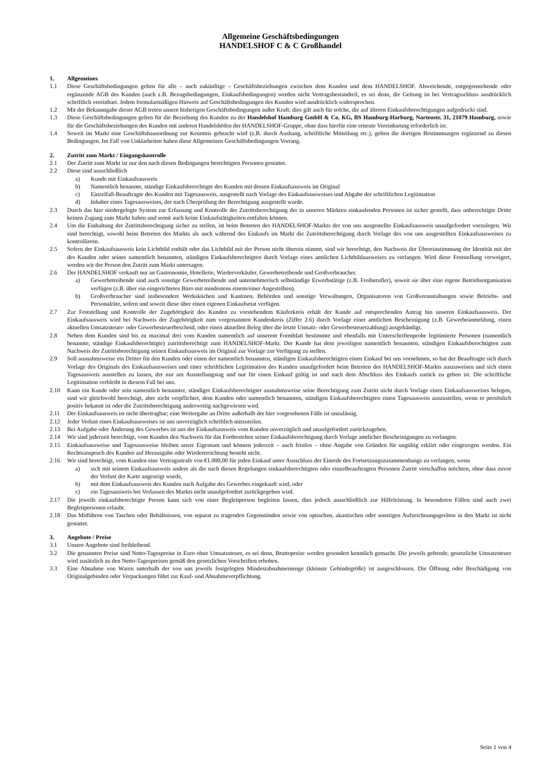Allgemeine Geschäftsbedingungen
HANDELSHOF C & C Großhandel
1. Allgemeines
1.1 Diese Geschäftsbedingungen gelten für alle – auch zukünftige – Geschäftsbeziehungen zwischen dem Kunden und dem HANDELSHOF. Abweichende, entgegenstehende oder ergänzende AGB des Kunden (auch z.B. Bezugsbedingungen, Einkaufsbedingungen) werden nicht Vertragsbestandteil, es sei denn, die Geltung ist bei Vertragsschluss ausdrücklich schriftlich vereinbart. Jedem formularmäßigen Hinweis auf Geschäftsbedingungen des Kunden wird ausdrücklich widersprochen.
1.2 Mit der Bekanntgabe dieser AGB treten unsere bisherigen Geschäftsbedingungen außer Kraft; dies gilt auch für solche, die auf älteren Einkaufsberechtigungen aufgedruckt sind.
1.3 Diese Geschäftsbedingungen gelten für die Beziehung des Kunden zu der Handelshof Hamburg GmbH & Co. KG, BS Hamburg-Harburg, Nartenstr. 31, 21079 Hamburg, sowie für die Geschäftsbeziehungen des Kunden mit anderen Handelshöfen der HANDELSHOF-Gruppe, ohne dass hierfür eine erneute Vereinbarung erforderlich ist.
1.4 Soweit im Markt eine Geschäftshausordnung zur Kenntnis gebracht wird (z.B. durch Aushang, schriftliche Mitteilung etc.), gelten die dortigen Bestimmungen ergänzend zu diesen Bedingungen. Im Fall von Unklarheiten haben diese Allgemeinen Geschäftsbedingungen Vorrang.
2. Zutritt zum Markt / Eingangskontrolle
2.1 Der Zutritt zum Markt ist nur den nach diesen Bedingungen berechtigten Personen gestattet.
2.2 Diese sind ausschließlich
a) Kunde mit Einkaufsausweis
b) Namentlich benannte, ständige Einkaufsberechtigte des Kunden mit dessen Einkaufsausweis im Original
c) Einzelfall-Beauftragte des Kunden mit Tagesausweis, ausgestellt nach Vorlage des Einkaufsausweises und Abgabe der schriftlichen Legitimation
d) Inhaber eines Tagesausweises, der nach Überprüfung der Berechtigung ausgestellt wurde.
2.3 Durch das hier niedergelegte System zur Erfassung und Kontrolle der Zutrittsberechtigung der in unseren Märkten einkaufenden Personen ist sicher gestellt, dass unberechtigte Dritte keinen Zugang zum Markt haben und somit auch keine Einkaufstätigkeiten entfalten können.
2.4 Um die Einhaltung der Zutrittsberechtigung sicher zu stellen, ist beim Betreten des HANDELSHOF-Markts der von uns ausgestellte Einkaufsausweis unaufgefordert vorzulegen. Wir sind berechtigt, sowohl beim Betreten des Markts als auch während des Einkaufs im Markt die Zutrittsberechtigung durch Vorlage des von uns ausgestellten Einkaufsausweises zu kontrollieren.
2.5 Sofern der Einkaufsausweis kein Lichtbild enthält oder das Lichtbild mit der Person nicht überein stimmt, sind wir berechtigt, den Nachweis der Übereinstimmung der Identität mit der des Kunden oder seines namentlich benannten, ständigen Einkaufsberechtigten durch Vorlage eines amtlichen Lichtbildausweises zu verlangen. Wird diese Feststellung verweigert, werden wir der Person den Zutritt zum Markt untersagen.
2.6 Der HANDELSHOF verkauft nur an Gastronomie, Hotellerie, Wiederverkäufer, Gewerbetreibende und Großverbraucher.
a) Gewerbetreibende sind auch sonstige Gewerbetreibende und unternehmerisch selbständige Erwerbstätige (z.B. Freiberufler), soweit sie über eine eigene Betriebsorganisation verfügen (z.B. über ein eingerichtetes Büro mit mindestens einem/einer Angestellten).
b) Großverbraucher sind insbesondere Werksküchen und Kantinen, Behörden und sonstige Verwaltungen, Organisatoren von Großveranstaltungen sowie Betriebs- und Personalräte, sofern und soweit diese über einen eigenen Einkaufsetat verfügen.
2.7 Zur Feststellung und Kontrolle der Zugehörigkeit des Kunden zu vorstehendem Käuferkreis erhält der Kunde auf entsprechenden Antrag hin unseren Einkaufsausweis. Der Einkaufsausweis wird bei Nachweis der Zugehörigkeit zum vorgenannten Kundenkreis (Ziffer 2.6) durch Vorlage einer amtlichen Bescheinigung (z.B. Gewerbeanmeldung, einen aktuellen Umsatzsteuer- oder Gewerbesteuerbescheid, oder einen aktuellen Beleg über die letzte Umsatz- oder Gewerbesteuerzahlung) ausgehändigt.
2.8 Neben dem Kunden sind bis zu maximal drei vom Kunden namentlich auf unserem Formblatt bestimmte und ebenfalls mit Unterschriftenprobe legitimierte Personen (namentlich benannte, ständige Einkaufsberechtigte) zutrittsberechtigt zum HANDELSHOF-Markt. Der Kunde hat dem jeweiligen namentlich benannten, ständigen Einkaufsberechtigten zum Nachweis der Zutrittsberechtigung seinen Einkaufsausweis im Original zur Vorlage zur Verfügung zu stellen.
2.9 Soll ausnahmsweise ein Dritter für den Kunden oder einen der namentlich benannten, ständigen Einkaufsberechtigten einen Einkauf bei uns vornehmen, so hat der Beauftragte sich durch Vorlage des Originals des Einkaufsausweises und einer schriftlichen Legitimation des Kunden unaufgefordert beim Betreten des HANDELSHOF-Markts auszuweisen und sich einen Tagesausweis ausstellen zu lassen, der nur am Ausstellungstag und nur für einen Einkauf gültig ist und nach dem Abschluss des Einkaufs zurück zu geben ist. Die schriftliche Legitimation verbleibt in diesem Fall bei uns.
2.10 Kann ein Kunde oder sein namentlich benannter, ständiger Einkaufsberechtigter ausnahmsweise seine Berechtigung zum Zutritt nicht durch Vorlage eines Einkaufsausweises belegen, sind wir gleichwohl berechtigt, aber nicht verpflichtet, dem Kunden oder namentlich benannten, ständigen Einkaufsberechtigten einen Tagesausweis auszustellen, wenn er persönlich positiv bekannt ist oder die Zutrittsberechtigung anderweitig nachgewiesen wird.
2.11 Der Einkaufsausweis ist nicht übertragbar; eine Weitergabe an Dritte außerhalb der hier vorgesehenen Fälle ist unzulässig.
2.12 Jeder Verlust eines Einkaufsausweises ist uns unverzüglich schriftlich mitzuteilen.
2.13 Bei Aufgabe oder Änderung des Gewerbes ist uns der Einkaufsausweis vom Kunden unverzüglich und unaufgefordert zurückzugeben.
2.14 Wir sind jederzeit berechtigt, vom Kunden den Nachweis für das Fortbestehen seiner Einkaufsberechtigung durch Vorlage amtlicher Bescheinigungen zu verlangen.
2.15 Einkaufsausweise und Tagesausweise bleiben unser Eigentum und können jederzeit – auch fristlos – ohne Angabe von Gründen für ungültig erklärt oder eingezogen werden. Ein Rechtsanspruch des Kunden auf Herausgabe oder Wiedererrichtung besteht nicht.
2.16 Wir sind berechtigt, vom Kunden eine Vertragsstrafe von €1.000,00 für jeden Einkauf unter Ausschluss der Einrede des Fortsetzungszusammenhangs zu verlangen, wenn
a) sich mit seinem Einkaufsausweis andere als die nach diesen Regelungen einkaufsberechtigten oder einzelbeauftragten Personen Zutritt verschaffen möchten, ohne dass zuvor der Verlust der Karte angezeigt wurde,
b) mit dem Einkaufsausweis des Kunden nach Aufgabe des Gewerbes eingekauft wird, oder
c) ein Tagesausweis bei Verlassen des Markts nicht unaufgefordert zurückgegeben wird.
2.17 Die jeweils einkaufsberechtigte Person kann sich von einer Begleitperson begleiten lassen, dies jedoch ausschließlich zur Hilfeleistung. In besonderen Fällen sind auch zwei Begleitpersonen erlaubt.
2.18 Das Mitführen von Taschen oder Behältnissen, von separat zu tragenden Gegenständen sowie von optischen, akustischen oder sonstigen Aufzeichnungsgeräten in den Markt ist nicht gestattet.
3. Angebote / Preise
3.1 Unsere Angebote sind freibleibend.
3.2 Die genannten Preise sind Netto-Tagespreise in Euro ohne Umsatzsteuer, es sei denn, Bruttopreise werden gesondert kenntlich gemacht. Die jeweils geltende, gesetzliche Umsatzsteuer wird zusätzlich zu den Netto-Tagespreisen gemäß den gesetzlichen Vorschriften erhoben.
3.3 Eine Abnahme von Waren unterhalb der von uns jeweils festgelegten Mindestabnahmemenge (kleinste Gebindegröße) ist ausgeschlossen. Die Öffnung oder Beschädigung von Originalgebinden oder Verpackungen führt zur Kauf- und Abnahmeverpflichtung.
Seite 1 von 4